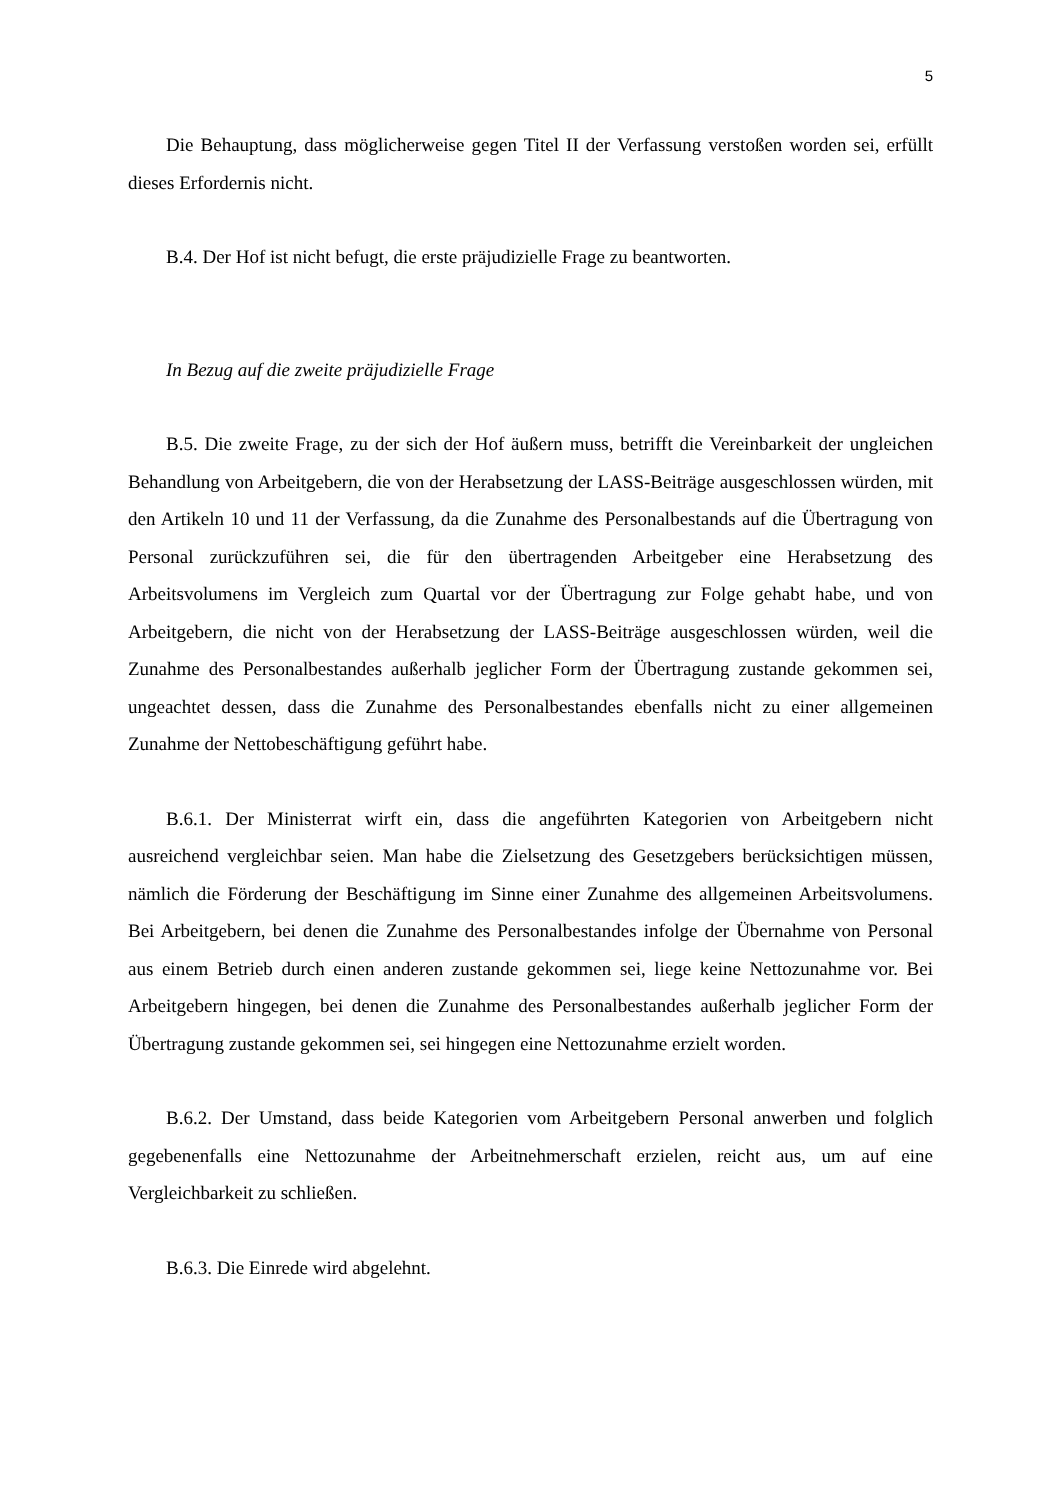5
Die Behauptung, dass möglicherweise gegen Titel II der Verfassung verstoßen worden sei, erfüllt dieses Erfordernis nicht.
B.4. Der Hof ist nicht befugt, die erste präjudizielle Frage zu beantworten.
In Bezug auf die zweite präjudizielle Frage
B.5. Die zweite Frage, zu der sich der Hof äußern muss, betrifft die Vereinbarkeit der ungleichen Behandlung von Arbeitgebern, die von der Herabsetzung der LASS-Beiträge ausgeschlossen würden, mit den Artikeln 10 und 11 der Verfassung, da die Zunahme des Personalbestands auf die Übertragung von Personal zurückzuführen sei, die für den übertragenden Arbeitgeber eine Herabsetzung des Arbeitsvolumens im Vergleich zum Quartal vor der Übertragung zur Folge gehabt habe, und von Arbeitgebern, die nicht von der Herabsetzung der LASS-Beiträge ausgeschlossen würden, weil die Zunahme des Personalbestandes außerhalb jeglicher Form der Übertragung zustande gekommen sei, ungeachtet dessen, dass die Zunahme des Personalbestandes ebenfalls nicht zu einer allgemeinen Zunahme der Nettobeschäftigung geführt habe.
B.6.1. Der Ministerrat wirft ein, dass die angeführten Kategorien von Arbeitgebern nicht ausreichend vergleichbar seien. Man habe die Zielsetzung des Gesetzgebers berücksichtigen müssen, nämlich die Förderung der Beschäftigung im Sinne einer Zunahme des allgemeinen Arbeitsvolumens. Bei Arbeitgebern, bei denen die Zunahme des Personalbestandes infolge der Übernahme von Personal aus einem Betrieb durch einen anderen zustande gekommen sei, liege keine Nettozunahme vor. Bei Arbeitgebern hingegen, bei denen die Zunahme des Personalbestandes außerhalb jeglicher Form der Übertragung zustande gekommen sei, sei hingegen eine Nettozunahme erzielt worden.
B.6.2. Der Umstand, dass beide Kategorien vom Arbeitgebern Personal anwerben und folglich gegebenenfalls eine Nettozunahme der Arbeitnehmerschaft erzielen, reicht aus, um auf eine Vergleichbarkeit zu schließen.
B.6.3. Die Einrede wird abgelehnt.